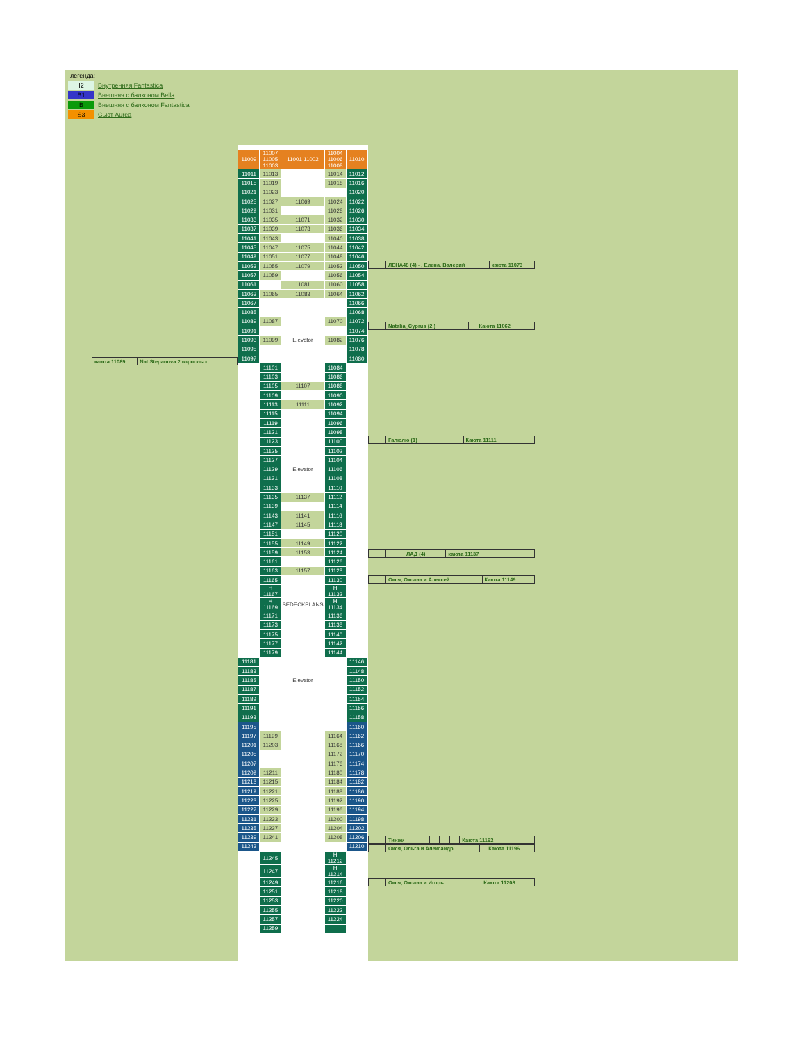| легенда: | |
| I2 | Внутренняя Fantastica |
| B1 | Внешняя с балконом Bella |
| B | Внешняя с балконом Fantastica |
| S3 | Сьют Aurea |
| каюта 11089 | Nat.Stepanova 2 взрослых, | |
| 11009 | 11007 11005 11003 | 11001 11002 | 11004 11006 11008 | 11010 |
| 11011 | 11013 | | 11014 | 11012 |
| 11015 | 11019 | | 11018 | 11016 |
| 11021 | 11023 | | | 11020 |
| 11025 | 11027 | 11069 | 11024 | 11022 |
| 11029 | 11031 | | 11028 | 11026 |
| 11033 | 11035 | 11071 | 11032 | 11030 |
| 11037 | 11039 | 11073 | 11036 | 11034 |
| 11041 | 11043 | | 11040 | 11038 |
| 11045 | 11047 | 11075 | 11044 | 11042 |
| 11049 | 11051 | 11077 | 11048 | 11046 |
| 11053 | 11055 | 11079 | 11052 | 11050 |
| 11057 | 11059 | | 11056 | 11054 |
| 11061 | | 11081 | 11060 | 11058 |
| 11063 | 11065 | 11083 | 11064 | 11062 |
| 11067 | | | | 11066 |
| 11085 | | | | 11068 |
| 11089 | 11087 | | 11070 | 11072 |
| 11091 | | | | 11074 |
| 11093 | 11099 | Elevator | 11082 | 11076 |
| 11095 | | | | 11078 |
| 11097 | | | | 11080 |
| | 11101 | | 11084 | |
| | 11103 | | 11086 | |
| | 11105 | 11107 | 11088 | |
| | 11109 | | 11090 | |
| | 11113 | 11111 | 11092 | |
| | 11115 | | 11094 | |
| | 11119 | | 11096 | |
| | 11121 | | 11098 | |
| | 11123 | | 11100 | |
| | 11125 | | 11102 | |
| | 11127 | | 11104 | |
| | 11129 | Elevator | 11106 | |
| | 11131 | | 11108 | |
| | 11133 | | 11110 | |
| | 11135 | 11137 | 11112 | |
| | 11139 | | 11114 | |
| | 11143 | 11141 | 11116 | |
| | 11147 | 11145 | 11118 | |
| | 11151 | | 11120 | |
| | 11155 | 11149 | 11122 | |
| | 11159 | 11153 | 11124 | |
| | 11161 | | 11126 | |
| | 11163 | 11157 | 11128 | |
| | 11165 | | 11130 | |
| | H 11167 | | H 11132 | |
| | H 11169 | SEDECKPLANS | H 11134 | |
| | 11171 | | 11136 | |
| | 11173 | | 11138 | |
| | 11175 | | 11140 | |
| | 11177 | | 11142 | |
| | 11179 | | 11144 | |
| 11181 | | | | 11146 |
| 11183 | | | | 11148 |
| 11185 | | Elevator | | 11150 |
| 11187 | | | | 11152 |
| 11189 | | | | 11154 |
| 11191 | | | | 11156 |
| 11193 | | | | 11158 |
| 11195 | | | | 11160 |
| 11197 | 11199 | | 11164 | 11162 |
| 11201 | 11203 | | 11168 | 11166 |
| 11205 | | | 11172 | 11170 |
| 11207 | | | 11176 | 11174 |
| 11209 | 11211 | | 11180 | 11178 |
| 11213 | 11215 | | 11184 | 11182 |
| 11219 | 11221 | | 11188 | 11186 |
| 11223 | 11225 | | 11192 | 11190 |
| 11227 | 11229 | | 11196 | 11194 |
| 11231 | 11233 | | 11200 | 11198 |
| 11235 | 11237 | | 11204 | 11202 |
| 11239 | 11241 | | 11208 | 11206 |
| 11243 | | | | 11210 |
| | 11245 | | H 11212 | |
| | 11247 | | H 11214 | |
| | 11249 | | 11216 | |
| | 11251 | | 11218 | |
| | 11253 | | 11220 | |
| | 11255 | | 11222 | |
| | 11257 | | 11224 | |
| | 11259 | | | |
| | ЛЕНА48 (4) - , Елена, Валерий | каюта 11073 |
| | Natalia_Cyprus (2 ) | | Каюта 11062 |
| | Галюлю (1) | | Каюта 11111 |
| | ЛАД (4) | каюта 11137 |
| | Окся, Оксана и Алексей | Каюта 11149 |
| | Тинжи | | | | Каюта 11192 |
| | Окся, Ольга и Александр | | Каюта 11196 |
| | Окся, Оксана и Игорь | | Каюта 11208 |